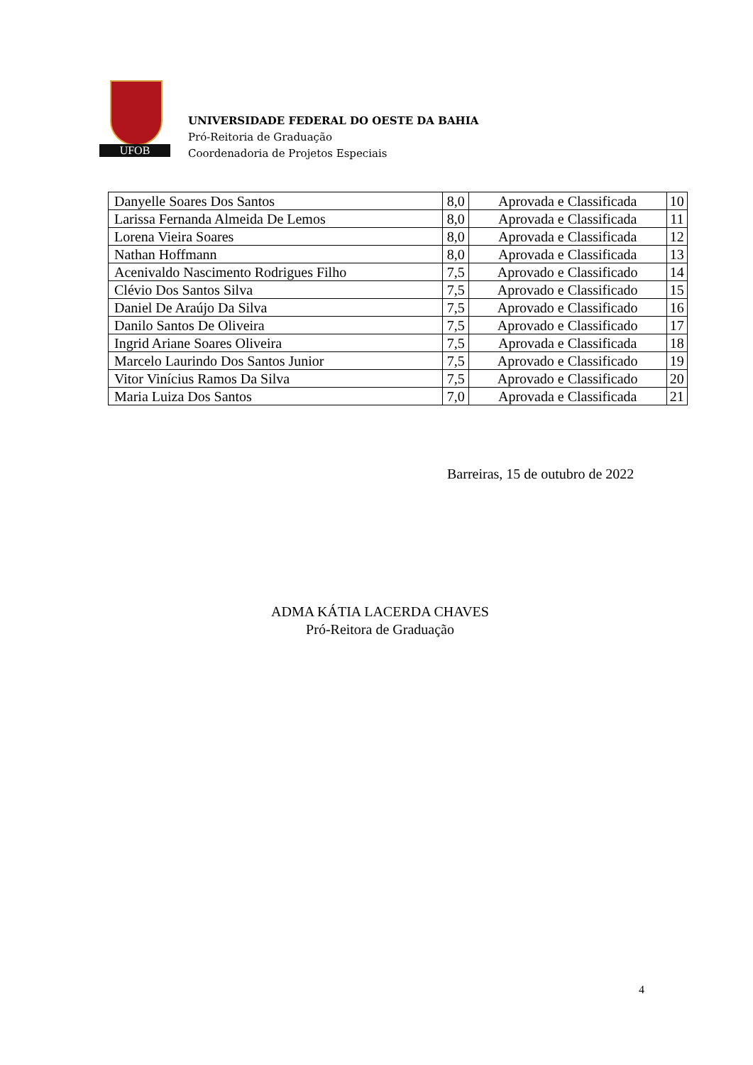UFOB
UNIVERSIDADE FEDERAL DO OESTE DA BAHIA
Pró-Reitoria de Graduação
Coordenadoria de Projetos Especiais
| Danyelle Soares Dos Santos | 8,0 | Aprovada e Classificada | 10 |
| Larissa Fernanda Almeida De Lemos | 8,0 | Aprovada e Classificada | 11 |
| Lorena Vieira Soares | 8,0 | Aprovada e Classificada | 12 |
| Nathan Hoffmann | 8,0 | Aprovada e Classificada | 13 |
| Acenivaldo Nascimento Rodrigues Filho | 7,5 | Aprovado e Classificado | 14 |
| Clévio Dos Santos Silva | 7,5 | Aprovado e Classificado | 15 |
| Daniel De Araújo Da Silva | 7,5 | Aprovado e Classificado | 16 |
| Danilo Santos De Oliveira | 7,5 | Aprovado e Classificado | 17 |
| Ingrid Ariane Soares Oliveira | 7,5 | Aprovada e Classificada | 18 |
| Marcelo Laurindo Dos Santos Junior | 7,5 | Aprovado e Classificado | 19 |
| Vitor Vinícius Ramos Da Silva | 7,5 | Aprovado e Classificado | 20 |
| Maria Luiza Dos Santos | 7,0 | Aprovada e Classificada | 21 |
Barreiras, 15 de outubro de 2022
ADMA KÁTIA LACERDA CHAVES
Pró-Reitora de Graduação
4